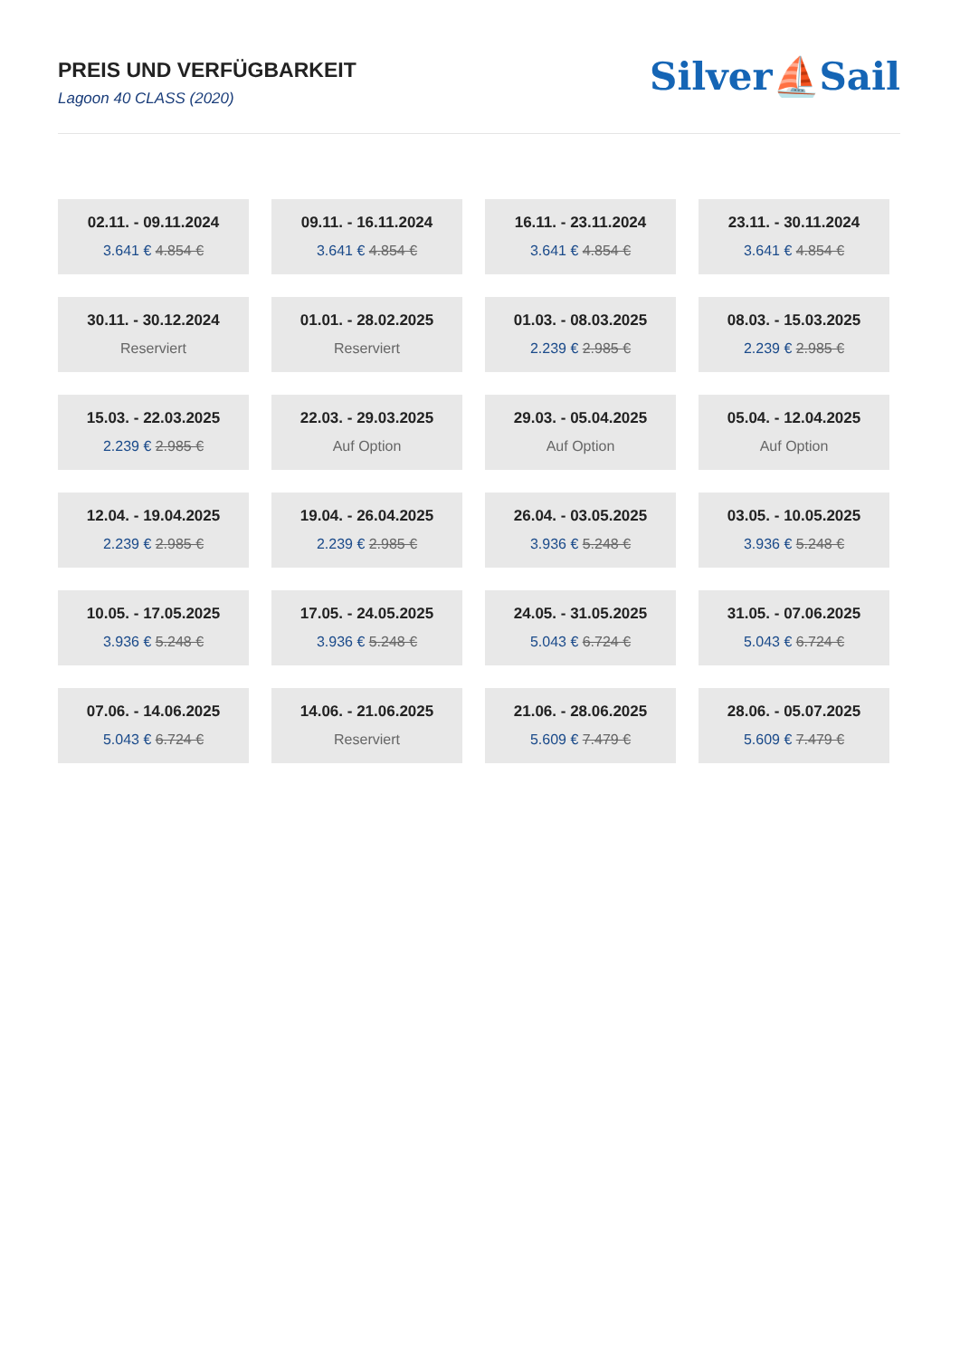PREIS UND VERFÜGBARKEIT
Lagoon 40 CLASS (2020)
Silver⛵Sail
02.11. - 09.11.2024
3.641 € 4.854 €
09.11. - 16.11.2024
3.641 € 4.854 €
16.11. - 23.11.2024
3.641 € 4.854 €
23.11. - 30.11.2024
3.641 € 4.854 €
30.11. - 30.12.2024
Reserviert
01.01. - 28.02.2025
Reserviert
01.03. - 08.03.2025
2.239 € 2.985 €
08.03. - 15.03.2025
2.239 € 2.985 €
15.03. - 22.03.2025
2.239 € 2.985 €
22.03. - 29.03.2025
Auf Option
29.03. - 05.04.2025
Auf Option
05.04. - 12.04.2025
Auf Option
12.04. - 19.04.2025
2.239 € 2.985 €
19.04. - 26.04.2025
2.239 € 2.985 €
26.04. - 03.05.2025
3.936 € 5.248 €
03.05. - 10.05.2025
3.936 € 5.248 €
10.05. - 17.05.2025
3.936 € 5.248 €
17.05. - 24.05.2025
3.936 € 5.248 €
24.05. - 31.05.2025
5.043 € 6.724 €
31.05. - 07.06.2025
5.043 € 6.724 €
07.06. - 14.06.2025
5.043 € 6.724 €
14.06. - 21.06.2025
Reserviert
21.06. - 28.06.2025
5.609 € 7.479 €
28.06. - 05.07.2025
5.609 € 7.479 €